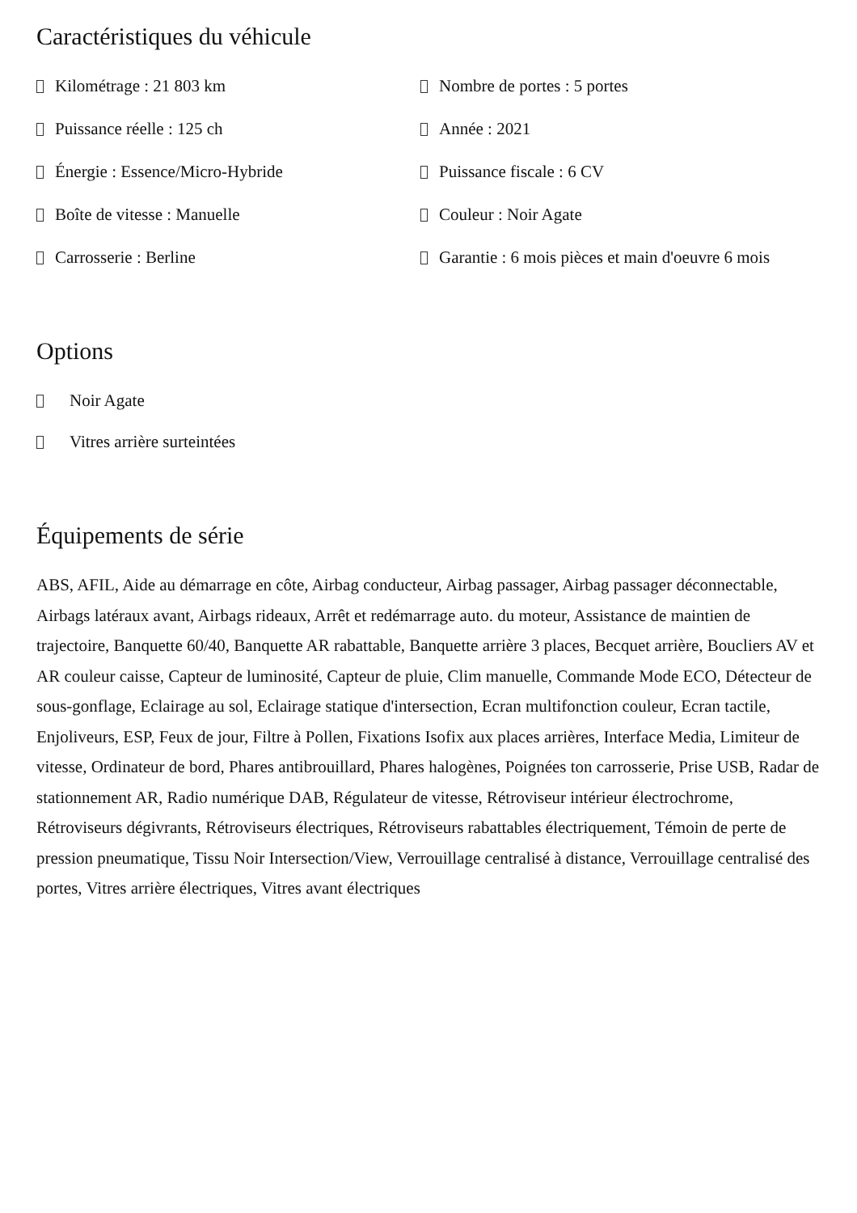Caractéristiques du véhicule
Kilométrage : 21 803 km
Nombre de portes : 5 portes
Puissance réelle : 125 ch
Année : 2021
Énergie : Essence/Micro-Hybride
Puissance fiscale : 6 CV
Boîte de vitesse : Manuelle
Couleur : Noir Agate
Carrosserie : Berline
Garantie : 6 mois pièces et main d'oeuvre 6 mois
Options
Noir Agate
Vitres arrière surteintées
Équipements de série
ABS, AFIL, Aide au démarrage en côte, Airbag conducteur, Airbag passager, Airbag passager déconnectable, Airbags latéraux avant, Airbags rideaux, Arrêt et redémarrage auto. du moteur, Assistance de maintien de trajectoire, Banquette 60/40, Banquette AR rabattable, Banquette arrière 3 places, Becquet arrière, Boucliers AV et AR couleur caisse, Capteur de luminosité, Capteur de pluie, Clim manuelle, Commande Mode ECO, Détecteur de sous-gonflage, Eclairage au sol, Eclairage statique d'intersection, Ecran multifonction couleur, Ecran tactile, Enjoliveurs, ESP, Feux de jour, Filtre à Pollen, Fixations Isofix aux places arrières, Interface Media, Limiteur de vitesse, Ordinateur de bord, Phares antibrouillard, Phares halogènes, Poignées ton carrosserie, Prise USB, Radar de stationnement AR, Radio numérique DAB, Régulateur de vitesse, Rétroviseur intérieur électrochrome, Rétroviseurs dégivrants, Rétroviseurs électriques, Rétroviseurs rabattables électriquement, Témoin de perte de pression pneumatique, Tissu Noir Intersection/View, Verrouillage centralisé à distance, Verrouillage centralisé des portes, Vitres arrière électriques, Vitres avant électriques